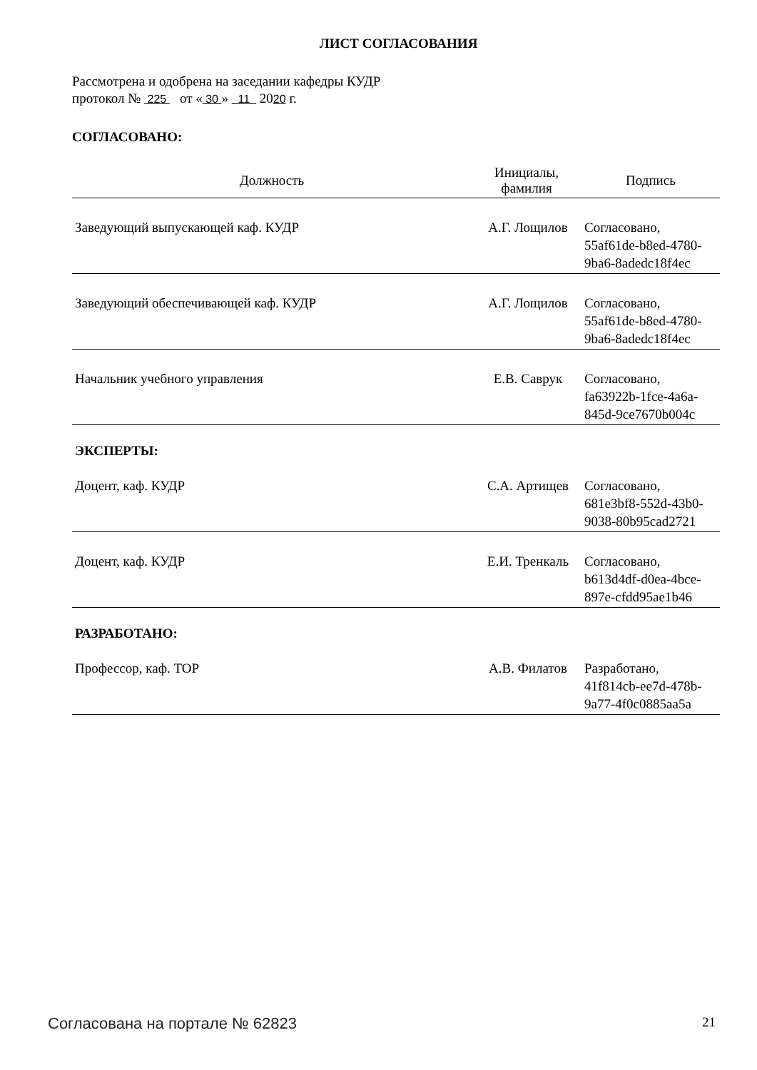ЛИСТ СОГЛАСОВАНИЯ
Рассмотрена и одобрена на заседании кафедры КУДР
протокол № 225 от « 30 » 11 2020 г.
СОГЛАСОВАНО:
| Должность | Инициалы, фамилия | Подпись |
| --- | --- | --- |
| Заведующий выпускающей каф. КУДР | А.Г. Лощилов | Согласовано, 55af61de-b8ed-4780- 9ba6-8adedc18f4ec |
| Заведующий обеспечивающей каф. КУДР | А.Г. Лощилов | Согласовано, 55af61de-b8ed-4780- 9ba6-8adedc18f4ec |
| Начальник учебного управления | Е.В. Саврук | Согласовано, fa63922b-1fce-4a6a- 845d-9ce7670b004c |
ЭКСПЕРТЫ:
| Доцент, каф. КУДР | С.А. Артищев | Согласовано, 681e3bf8-552d-43b0- 9038-80b95cad2721 |
| Доцент, каф. КУДР | Е.И. Тренкаль | Согласовано, b613d4df-d0ea-4bce- 897e-cfdd95ae1b46 |
РАЗРАБОТАНО:
| Профессор, каф. ТОР | А.В. Филатов | Разработано, 41f814cb-ee7d-478b- 9a77-4f0c0885aa5a |
Согласована на портале № 62823 21